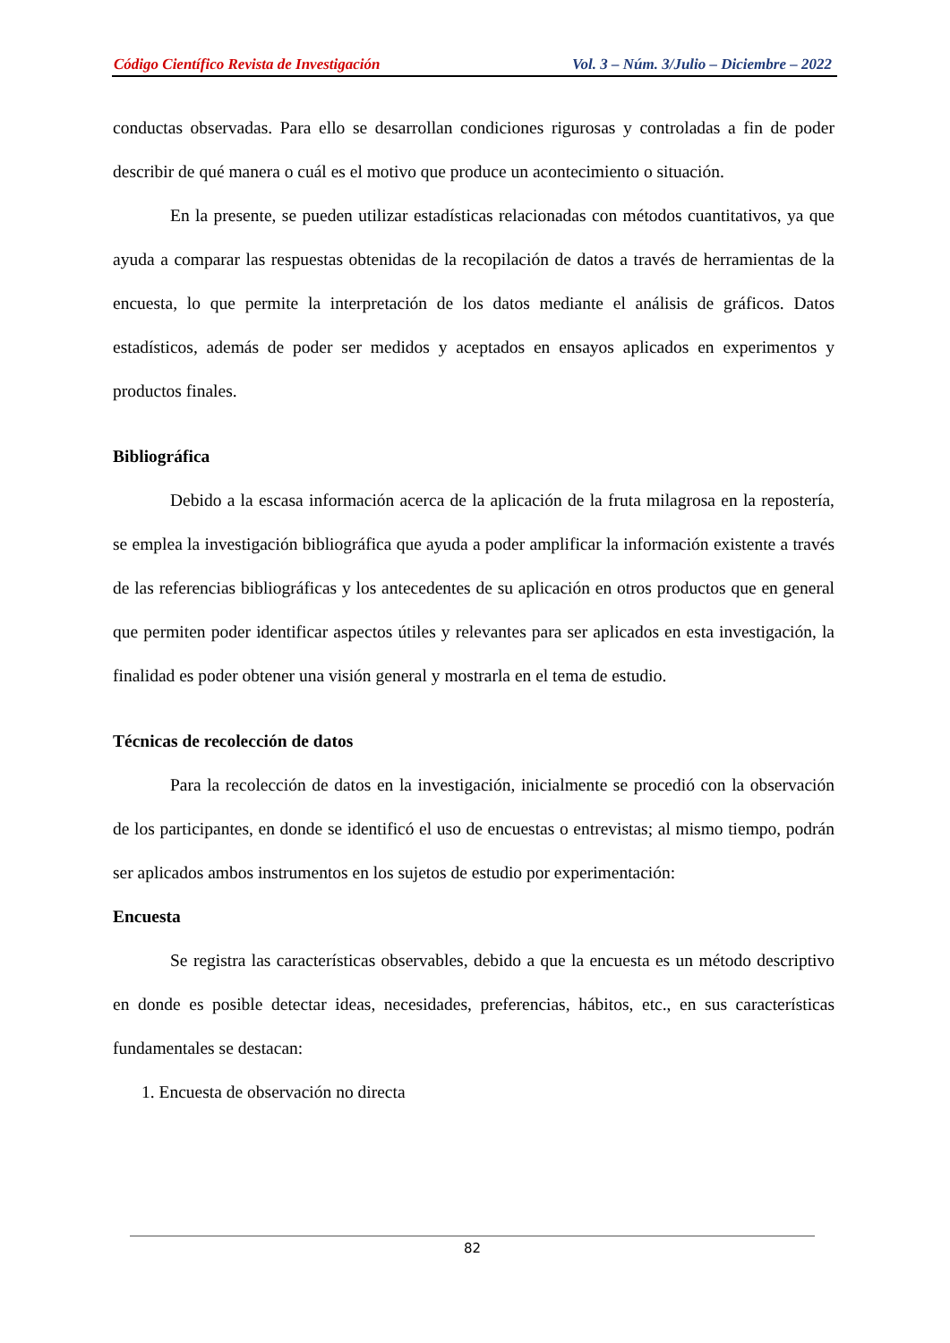Código Científico Revista de Investigación Vol. 3 – Núm. 3/Julio – Diciembre – 2022
conductas observadas. Para ello se desarrollan condiciones rigurosas y controladas a fin de poder describir de qué manera o cuál es el motivo que produce un acontecimiento o situación.
En la presente, se pueden utilizar estadísticas relacionadas con métodos cuantitativos, ya que ayuda a comparar las respuestas obtenidas de la recopilación de datos a través de herramientas de la encuesta, lo que permite la interpretación de los datos mediante el análisis de gráficos. Datos estadísticos, además de poder ser medidos y aceptados en ensayos aplicados en experimentos y productos finales.
Bibliográfica
Debido a la escasa información acerca de la aplicación de la fruta milagrosa en la repostería, se emplea la investigación bibliográfica que ayuda a poder amplificar la información existente a través de las referencias bibliográficas y los antecedentes de su aplicación en otros productos que en general que permiten poder identificar aspectos útiles y relevantes para ser aplicados en esta investigación, la finalidad es poder obtener una visión general y mostrarla en el tema de estudio.
Técnicas de recolección de datos
Para la recolección de datos en la investigación, inicialmente se procedió con la observación de los participantes, en donde se identificó el uso de encuestas o entrevistas; al mismo tiempo, podrán ser aplicados ambos instrumentos en los sujetos de estudio por experimentación:
Encuesta
Se registra las características observables, debido a que la encuesta es un método descriptivo en donde es posible detectar ideas, necesidades, preferencias, hábitos, etc., en sus características fundamentales se destacan:
1. Encuesta de observación no directa
82